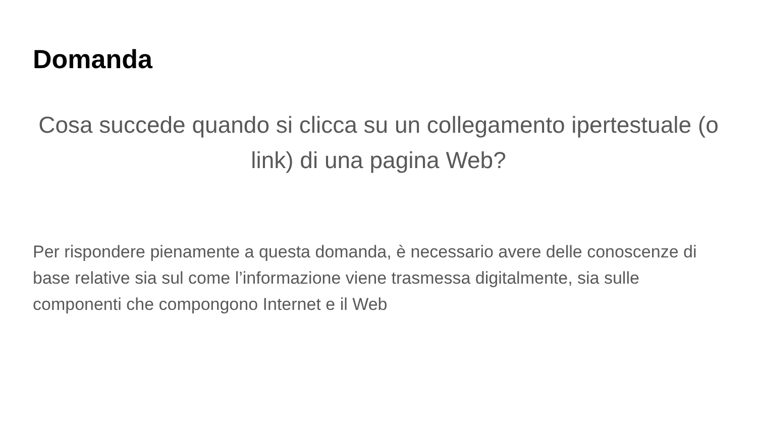Domanda
Cosa succede quando si clicca su un collegamento ipertestuale (o link) di una pagina Web?
Per rispondere pienamente a questa domanda, è necessario avere delle conoscenze di base relative sia sul come l’informazione viene trasmessa digitalmente, sia sulle componenti che compongono Internet e il Web